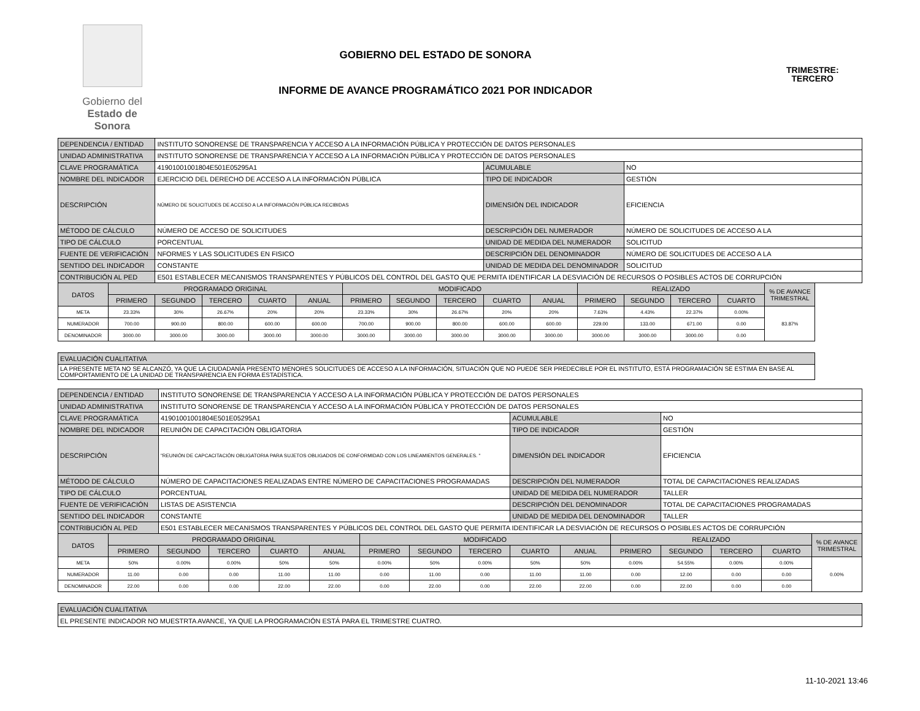Gobierno del
Estado de Sonora
GOBIERNO DEL ESTADO DE SONORA
TRIMESTRE:
TERCERO
INFORME DE AVANCE PROGRAMÁTICO 2021 POR INDICADOR
| DEPENDENCIA / ENTIDAD | | INSTITUTO SONORENSE DE TRANSPARENCIA Y ACCESO A LA INFORMACIÓN PÚBLICA Y PROTECCIÓN DE DATOS PERSONALES | | | | | | | | | | | | | |
| UNIDAD ADMINISTRATIVA | | INSTITUTO SONORENSE DE TRANSPARENCIA Y ACCESO A LA INFORMACIÓN PÚBLICA Y PROTECCIÓN DE DATOS PERSONALES | | | | | | | | | | | | | |
| CLAVE PROGRAMÁTICA | | 41901001001804E501E05295A1 | | | | | | | ACUMULABLE | | | NO | | | |
| NOMBRE DEL INDICADOR | | EJERCICIO DEL DERECHO DE ACCESO A LA INFORMACIÓN PÚBLICA | | | | | | | TIPO DE INDICADOR | | | GESTIÓN | | | |
| DESCRIPCIÓN | | NÚMERO DE SOLICITUDES DE ACCESO A LA INFORMACIÓN PÚBLICA RECIBIDAS | | | | | | | DIMENSIÓN DEL INDICADOR | | | EFICIENCIA | | | |
| MÉTODO DE CÁLCULO | | NÚMERO DE ACCESO DE SOLICITUDES | | | | | | | DESCRIPCIÓN DEL NUMERADOR | | | NÚMERO DE SOLICITUDES DE ACCESO A LA | | | |
| TIPO DE CÁLCULO | | PORCENTUAL | | | | | | | UNIDAD DE MEDIDA DEL NUMERADOR | | | SOLICITUD | | | |
| FUENTE DE VERIFICACIÓN | | NFORMES Y LAS SOLICITUDES EN FISICO | | | | | | | DESCRIPCIÓN DEL DENOMINADOR | | | NÚMERO DE SOLICITUDES DE ACCESO A LA | | | |
| SENTIDO DEL INDICADOR | | CONSTANTE | | | | | | | UNIDAD DE MEDIDA DEL DENOMINADOR | | | SOLICITUD | | | |
| CONTRIBUCIÓN AL PED | | E501 ESTABLECER MECANISMOS TRANSPARENTES Y PÚBLICOS DEL CONTROL DEL GASTO QUE PERMITA IDENTIFICAR LA DESVIACIÓN DE RECURSOS O POSIBLES ACTOS DE CORRUPCIÓN | | | | | | | | | | | | | |
| DATOS | PROGRAMADO ORIGINAL | | | | | MODIFICADO | | | | | REALIZADO | | | | % DE AVANCE TRIMESTRAL |
| | PRIMERO | SEGUNDO | TERCERO | CUARTO | ANUAL | PRIMERO | SEGUNDO | TERCERO | CUARTO | ANUAL | PRIMERO | SEGUNDO | TERCERO | CUARTO | |
| META | 23.33% | 30% | 26.67% | 20% | 20% | 23.33% | 30% | 26.67% | 20% | 20% | 7.63% | 4.43% | 22.37% | 0.00% | 83.87% |
| NUMERADOR | 700.00 | 900.00 | 800.00 | 600.00 | 600.00 | 700.00 | 900.00 | 800.00 | 600.00 | 600.00 | 229.00 | 133.00 | 671.00 | 0.00 | |
| DENOMINADOR | 3000.00 | 3000.00 | 3000.00 | 3000.00 | 3000.00 | 3000.00 | 3000.00 | 3000.00 | 3000.00 | 3000.00 | 3000.00 | 3000.00 | 3000.00 | 0.00 | |
| EVALUACIÓN CUALITATIVA | | | | | | | | | | | | | | | |
| LA PRESENTE META NO SE ALCANZÓ, YA QUE LA CIUDADANÍA PRESENTO MENORES SOLICITUDES DE ACCESO A LA INFORMACIÓN, SITUACIÓN QUE NO PUEDE SER PREDECIBLE POR EL INSTITUTO, ESTÁ PROGRAMACIÓN SE ESTIMA EN BASE AL COMPORTAMIENTO DE LA UNIDAD DE TRANSPARENCIA EN FORMA ESTADÍSTICA. | | | | | | | | | | | | | | | |
| DEPENDENCIA / ENTIDAD | | INSTITUTO SONORENSE DE TRANSPARENCIA Y ACCESO A LA INFORMACIÓN PÚBLICA Y PROTECCIÓN DE DATOS PERSONALES | | | | | | | | | | | | | |
| UNIDAD ADMINISTRATIVA | | INSTITUTO SONORENSE DE TRANSPARENCIA Y ACCESO A LA INFORMACIÓN PÚBLICA Y PROTECCIÓN DE DATOS PERSONALES | | | | | | | | | | | | | |
| CLAVE PROGRAMÁTICA | | 41901001001804E501E05295A1 | | | | | | | ACUMULABLE | | | NO | | | |
| NOMBRE DEL INDICADOR | | REUNIÓN DE CAPACITACIÓN OBLIGATORIA | | | | | | | TIPO DE INDICADOR | | | GESTIÓN | | | |
| DESCRIPCIÓN | | "REUNIÓN DE CAPCACITACIÓN OBLIGATORIA PARA SUJETOS OBLIGADOS DE CONFORMIDAD CON LOS LINEAMIENTOS GENERALES. " | | | | | | | DIMENSIÓN DEL INDICADOR | | | EFICIENCIA | | | |
| MÉTODO DE CÁLCULO | | NÚMERO DE CAPACITACIONES REALIZADAS ENTRE NÚMERO DE CAPACITACIONES PROGRAMADAS | | | | | | | DESCRIPCIÓN DEL NUMERADOR | | | TOTAL DE CAPACITACIONES REALIZADAS | | | |
| TIPO DE CÁLCULO | | PORCENTUAL | | | | | | | UNIDAD DE MEDIDA DEL NUMERADOR | | | TALLER | | | |
| FUENTE DE VERIFICACIÓN | | LISTAS DE ASISTENCIA | | | | | | | DESCRIPCIÓN DEL DENOMINADOR | | | TOTAL DE CAPACITACIONES PROGRAMADAS | | | |
| SENTIDO DEL INDICADOR | | CONSTANTE | | | | | | | UNIDAD DE MEDIDA DEL DENOMINADOR | | | TALLER | | | |
| CONTRIBUCIÓN AL PED | | E501 ESTABLECER MECANISMOS TRANSPARENTES Y PÚBLICOS DEL CONTROL DEL GASTO QUE PERMITA IDENTIFICAR LA DESVIACIÓN DE RECURSOS O POSIBLES ACTOS DE CORRUPCIÓN | | | | | | | | | | | | | |
| DATOS | PROGRAMADO ORIGINAL | | | | | MODIFICADO | | | | | REALIZADO | | | | % DE AVANCE TRIMESTRAL |
| | PRIMERO | SEGUNDO | TERCERO | CUARTO | ANUAL | PRIMERO | SEGUNDO | TERCERO | CUARTO | ANUAL | PRIMERO | SEGUNDO | TERCERO | CUARTO | |
| META | 50% | 0.00% | 0.00% | 50% | 50% | 0.00% | 50% | 0.00% | 50% | 50% | 0.00% | 54.55% | 0.00% | 0.00% | 0.00% |
| NUMERADOR | 11.00 | 0.00 | 0.00 | 11.00 | 11.00 | 0.00 | 11.00 | 0.00 | 11.00 | 11.00 | 0.00 | 12.00 | 0.00 | 0.00 | |
| DENOMINADOR | 22.00 | 0.00 | 0.00 | 22.00 | 22.00 | 0.00 | 22.00 | 0.00 | 22.00 | 22.00 | 0.00 | 22.00 | 0.00 | 0.00 | |
| EVALUACIÓN CUALITATIVA | | | | | | | | | | | | | | | |
| EL PRESENTE INDICADOR NO MUESTRTA AVANCE, YA QUE LA PROGRAMACIÓN ESTÁ PARA EL TRIMESTRE CUATRO. | | | | | | | | | | | | | | | |
11-10-2021 13:46